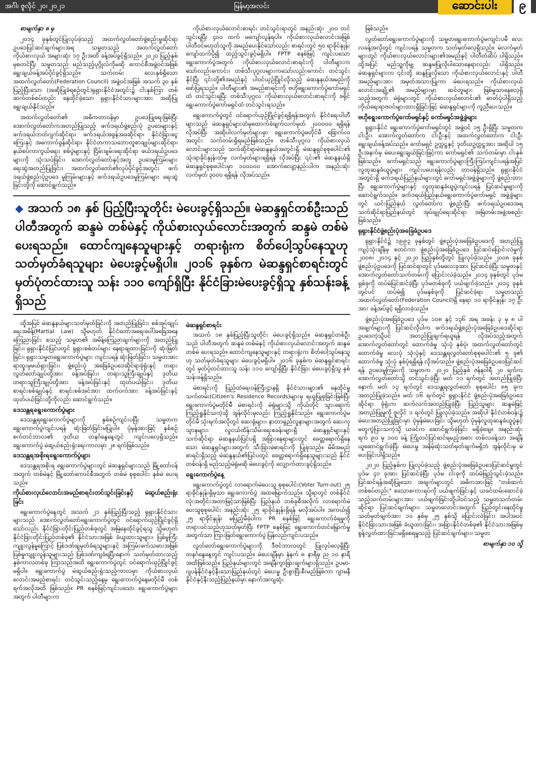အင်္ဂါ၊ ဇူလိုင် ၂၀၊ ၂၀၂၁ မြန်မာ့အလင်း ဆောင်းပါး ၉
စာမျက်နှာ ၈ မှ
၂၀၁၄ ခုနှစ်တွင်ပြုလုပ်ခဲ့သည့် အထက်လွှတ်တော်ဖွဲ့စည်းမှုဆိုင်ရာ ဥပဒေပြင်ဆင်ချက်များအရ သမ္မတသည် အထက်လွှတ်တော်ကိုယ်စားလှယ် အများဆုံး ၁၇ ဦးအထိ ခန့်အပ်ခွင့်ရှိသည်။ ၂၀၂၀ ပြည့်နှစ်မှစတင်ပြီး သမ္မတသည် မည်သည့်ပုဂ္ဂိုလ်ကိုမဆို ကောင်စီအဖွဲ့ဝင်အဖြစ် ရွေးချယ်ခန့်အပ်ပိုင်ခွင့်ရှိသည်။ သက်တမ်း လေးနှစ်ရှိသော အထက်လွှတ်တော်(Federation Council) အဖွဲ့ဝင်အဖြစ် အသက် ၃၀ နှစ်ပြည့်ပြီးသော (အဆိုပြုခံရစဉ်တွင်)ရုရှားနိုင်ငံအတွင်း၌ ငါးနှစ်ကြာ တစ်ဆက်တစ်စပ်တည်း နေထိုင်ခဲ့သော ရုရှားနိုင်ငံသားများအား အဆိုပြု ရွေးချယ်နိုင်သည်။
အထက်လွှတ်တော်၏ အဓိကတာဝန်မှာ ဥပဒေပြုရေးဖြစ်ပြီး အောက်လွှတ်တော်ကအတည်ပြုသည့် ဖက်ဒရယ်ဖွဲ့စည်းပုံ ဥပဒေများနှင့် ဖက်ဒရယ်ဘတ်ဂျက်ဆိုင်ရာ၊ ဖက်ဒရယ်အခွန်အခဆိုင်ရာ၊ နိုင်ငံခြားငွေကြေးနှင့် အကောက်ခွန်ဆိုင်ရာ၊ နိုင်ငံတကာသဘောတူစာချုပ်များဆိုင်ရာ၊ နယ်စပ်ကာကွယ်ရေး၊ စစ်ပွဲများနှင့် ငြိမ်းချမ်းရေးဆိုင်ရာ ဖယ်ဒရယ်ဥပဒေများကို သုံးသပ်ခြင်း၊ အောက်လွှတ်တော်နှင့်အတူ ဥပဒေမူကြမ်းများ ရေးဆွဲအတည်ပြုခြင်း၊ အထက်လွှတ်တော်၏လုပ်ပိုင်ခွင့်အတွင်း ဖက်ဒရယ်ဖွဲ့စည်းပုံဥပဒေ မူကြမ်းများနှင့် ဖက်ဒရယ်ဥပဒေမူကြမ်းများ ရေးဆွဲခြင်းတို့ကို ဆောင်ရွက်သည်။
ကိုယ်စားလှယ်လောင်းစာရင်း တင်သွင်းရာတွင် အနည်းဆုံး ၂၀၀ တင်သွင်းရပြီး ၄၀၀ ထက် မကျော်လွန်ရပါ။ ကိုယ်စားလှယ်လောင်းအဖြစ် ပါတီဝင်မဟုတ်သူကို အမည်ပေးနိုင်သော်လည်း စာရင်းတွင် ၅၀ ရာခိုင်နှုန်းကျော်ထက်ပို၍ ထည့်သွင်းခွင့်မရှိပါ။ FPTP စနစ်ဖြင့် ကျင်းပသော ရွေးကောက်ပွဲအတွက် ကိုယ်စားလှယ်လောင်းစာရင်းကို ပါတီများကသော်လည်းကောင်း၊ တစ်သီးပုဂ္ဂလများကသော်လည်းကောင်း တင်သွင်းနိုင်ပြီး ၎င်းတို့၏အမည်နှင့် ပါဝင်ယှဉ်ပြိုင်လိုသည့် မဲဆန္ဒနယ်အမည်ကို ဖော်ပြရသည်။ ပါတီများ၏ အမည်စာရင်းကို ဗဟိုရွေးကောက်ပွဲကော်မရှင်ထံ တင်သွင်းရပြီး တစ်သီးပုဂ္ဂလ ကိုယ်စားလှယ်လောင်းစာရင်းကို ခရိုင်ရွေးကောက်ပွဲကော်မရှင်ထံ တင်သွင်းရသည်။
ရွေးကောက်ပွဲတွင် ဝင်ရောက်ယှဉ်ပြိုင်ခွင့်ရရှိရန်အတွက် နိုင်ငံရေးပါတီများသည် မဲဆန္ဒရှင်များထံမှထောက်ခံချက်လက်မှတ် ၂၀၀၀၀၀ ရရှိရန် လိုအပ်ပြီး အဆိုပါလက်မှတ်များမှာ ရွေးကောက်ပွဲမတိုင်မီ ခြောက်လအတွင်း သက်တမ်းရှိရမည်ဖြစ်သည်။ တစ်သီးပုဂ္ဂလ ကိုယ်စားလှယ်လောင်းများသည် သက်ဆိုင်ရာမဲဆန္ဒနယ်အတွင်းရှိ မဲဆန္ဒရှင်စုစုပေါင်း၏ သုံးရာခိုင်နှုန်းထံမှ လက်မှတ်များရရှိရန် လိုအပ်ပြီး ၎င်း၏ မဲဆန္ဒနယ်ရှိ မဲဆန္ဒရှင်စုစုပေါင်းမှာ ၁၀၀၀၀၀ အောက်လျော့နည်းပါက အနည်းဆုံး လက်မှတ် ၃၀၀၀ ရရှိရန် လိုအပ်သည်။
◆ အသက် ၁၈ နှစ် ပြည့်ပြီးသူတိုင်း မဲပေးခွင့်ရှိသည်။ မဲဆန္ဒရှင်တစ်ဦးသည် ပါတီအတွက် ဆန္ဒမဲ တစ်မဲနှင့် ကိုယ်စားလှယ်လောင်းအတွက် ဆန္ဒမဲ တစ်မဲ ပေးရသည်။ ထောင်ကျနေသူများနှင့် တရားရုံးက စိတ်ပေါ့သွပ်နေသူဟု သတ်မှတ်ခံရသူများ မဲပေးခွင့်မရှိပါ။ ၂၀၁၆ ခုနှစ်က မဲဆန္ဒရှင်စာရင်းတွင် မှတ်ပုံတင်ထားသူ သန်း ၁၁၀ ကျော်ရှိပြီး နိုင်ငံခြားမဲပေးခွင့်ရှိသူ နှစ်သန်းခန့်ရှိသည်
ထို့အပြင် မဲဆန္ဒနယ်များသတ်မှတ်ခြင်းကို အတည်ပြုခြင်း၊ စစ်အုပ်ချုပ်ရေးအမိန့်(Martial Law) သို့မဟုတ် နိုင်ငံတော်အရေးပေါ်အခြေအနေကြေညာခြင်း စသည့် သမ္မတ၏ အမိန့်ကြေညာချက်များကို အတည်ပြုခြင်း၊ ရုရှားနိုင်ငံပြင်ပတွင် ရုရှားစစ်တပ်များ နေရာချထားခြင်းကို ဆုံးဖြတ်ခြင်း၊ ရုရှားသမ္မတရွေးကောက်ပွဲများ ကျင်းပရန် ဆုံးဖြတ်ခြင်း၊ သမ္မတအား ရာထူးမှဖယ်ရှားခြင်း၊ ဖွဲ့စည်းပုံ အခြေခံဥပဒေဆိုင်ရာခုံရုံးနှင့် တရားလွှတ်တော်ချုပ်တို့အား ခန့်အပ်ခြင်း၊ တရားသူကြီးချုပ်နှင့် ဒုတိယတရားသူကြီးချုပ်တို့အား ခန့်အပ်ခြင်းနှင့် ထုတ်ပယ်ခြင်း၊ ဒုတိယစာရင်းစစ်ချုပ်နှင့် စာရင်းစစ်အင်အား ထက်ဝက်အား ခန့်အပ်ခြင်းနှင့် ထုတ်ပယ်ခြင်းတို့ကိုလည်း ဆောင်ရွက်သည်။
ဒေသန္တရရွေးကောက်ပွဲများ
ဒေသန္တရရွေးကောက်ပွဲများကို နှစ်စဉ်ကျင်းပပြီး သမ္မတက ရွေးကောက်ပွဲကျင်းပရန် ဆုံးဖြတ်ခြင်းမပြုပါ။ ပုံမှန်အားဖြင့် နှစ်စဉ် စက်တင်ဘာလ၏ ဒုတိယ တနင်္ဂနွေနေ့တွင် ကျင်းပလေ့ရှိသည်။ ရွေးကောက်ပွဲ မဲဆွယ်စည်းရုံးရေးကာလမှာ ၂၈ ရက်ဖြစ်သည်။
ဒေသန္တရအစိုးရရွေးကောက်ပွဲများ
ဒေသန္တရအစိုးရ ရွေးကောက်ပွဲများတွင် မဲဆန္ဒရှင်များသည် မြို့တော်ဝန်အတွက် တစ်မဲနှင့် မြို့တော်ကောင်စီအတွက် တစ်မဲ စုစုပေါင်း နှစ်မဲ ပေးရသည်။
ကိုယ်စားလှယ်လောင်းအမည်စာရင်းတင်သွင်းခြင်းနှင့် မဲဆွယ်စည်းရုံးခြင်း
ရွေးကောက်ပွဲနေ့တွင် အသက် ၂၁ နှစ်ပြည့်ပြီးသည့် ရုရှားနိုင်ငံသားများသည် အောက်လွှတ်တော်ရွေးကောက်ပွဲတွင် ဝင်ရောက်ယှဉ်ပြိုင်ခွင့်ရှိသော်လည်း နိုင်ငံခြားတိုင်းပြည်တစ်ခုတွင် အမြဲနေထိုင်ခွင့်ရသူ သို့မဟုတ် နိုင်ငံခြားတိုင်းပြည်တစ်ခု၏ နိုင်ငံသားအဖြစ် ခံယူထားသူများ၊ ပြစ်မှုကြီးကျူးလွန်မှုကြောင့် ပြစ်ဒဏ်ချမှတ်ခံရသူများနှင့် အကြမ်းဖက်သမားအဖြစ် ပြစ်မှုကျူးလွန်သူများသည် ပြစ်ဒဏ်ကျခံရပြီးနောက် သတ်မှတ်ထားသည့် နှစ်ကာလတစ်ခု ကြာသည်အထိ ရွေးကောက်ပွဲတွင် ဝင်ရောက်ယှဉ်ပြိုင်ခွင့်မရှိပါ။ ရွေးကောက်ပွဲ မဲဆွယ်စည်းရုံးသည့်ကာလမှာ ကိုယ်စားလှယ်လောင်းအမည်စာရင်း တင်သွင်းသည့်နေ့မှ ရွေးကောက်ပွဲနေ့မတိုင်မီ တစ်ရက်အလိုအထိ ဖြစ်သည်။ PR စနစ်ဖြင့်ကျင်းပသော ရွေးကောက်ပွဲများအတွက် ပါတီများက
မဲဆန္ဒရှင်စာရင်း
အသက် ၁၈ နှစ်ပြည့်ပြီးသူတိုင်း မဲပေးခွင့်ရှိသည်။ မဲဆန္ဒရှင်တစ်ဦးသည် ပါတီအတွက် ဆန္ဒမဲ တစ်မဲနှင့် ကိုယ်စားလှယ်လောင်းအတွက် ဆန္ဒမဲ တစ်မဲ ပေးရသည်။ ထောင်ကျနေသူများနှင့် တရားရုံးက စိတ်ပေါ့သွပ်နေသူဟု သတ်မှတ်ခံရသူများ မဲပေးခွင့်မရှိပါ။ ၂၀၁၆ ခုနှစ်က မဲဆန္ဒရှင်စာရင်းတွင် မှတ်ပုံတင်ထားသူ သန်း ၁၁၀ ကျော်ရှိပြီး နိုင်ငံခြား မဲပေးခွင့်ရှိသူ နှစ်သန်းခန့်ရှိသည်။
မဲစာရင်းကို ပြည်ထဲရေးဝန်ကြီးဌာနရှိ နိုင်ငံသားများ၏ နေထိုင်မှုသက်တမ်း(Citizen's Residence Records)များမှ ရယူပြုစုခြင်းဖြစ်ပြီး ရွေးကောက်ပွဲမတိုင်မီ မဲစာရင်းကို မဲရုံများသို့ ကိုယ်တိုင် သွားရောက်ကြည့်ရှုနိုင်သကဲ့သို့ အွန်လိုင်းမှလည်း ကြည့်ရှုနိုင်သည်။ ရွေးကောက်ပွဲမတိုင်မီ သုံးရက်အလိုတွင် ဆေးရုံများ၊ နာတာရှည်လူနာများအတွက် ဆေးကုသ္ဍာနများ၊ လူငယ်ထိန်းသိမ်းရေးစခန်းများရှိ မဲဆန္ဒရှင်များနှင့် သက်ဆိုင်ရာ မဲဆန္ဒနယ်ပြင်ပရှိ အခြားနေရာများတွင် ခေတ္တရောက်ရှိနေသော မဲဆန္ဒရှင်များအတွက် သီးခြားမဲစာရင်းကို ပြုစုသည်။ မိမိအမည်စာရင်းရှိသည့် မဲဆန္ဒနယ်၏ပြင်ပတွင် ခေတ္တရောက်ရှိနေသူများသည် နိုင်ငံတစ်ဝန်းရှိ မည်သည့်မဲရုံမဆို မဲပေးခွင့်ကို လျှောက်ထားခွင့်ရှိသည်။
ရွေးကောက်ပွဲနေ့
ရွေးကောက်ပွဲတွင် လာရောက်မဲပေးသူ စုစုပေါင်း(Voter Turn-out) ၂၅ ရာခိုင်နှုန်းရှိမှသာ ရွေးကောက်ပွဲ အထမြောက်သည်။ သို့ရာတွင် တစ်နိုင်ငံလုံးအတိုင်းအတာဖြင့်သာဖြစ်ပြီး ပြည်နယ် တစ်ခုစီအလိုက် လာရောက်မဲပေးသူစုစုပေါင်း အနည်းဆုံး ၂၅ ရာခိုင်နှုန်းရှိရန် မလိုအပ်ပါ။ အကယ်၍ ၂၅ ရာခိုင်နှုန်း မပြည့်မီခဲ့ပါက PR စနစ်ဖြင့် ရွေးကောက်ခံရမှုကို တရားဝင်သည်ဟုသတ်မှတ်ပြီး FPTP စနစ်ဖြင့် ရွေးကောက်တင်မြှောက်မှုအတွက်သာ ကြားဖြတ်ရွေးကောက်ပွဲ ပြန်လည်ကျင်းပသည်။
လွှတ်တော်ရွေးကောက်ပွဲများကို ဒီဇင်ဘာလတွင် ပြုလုပ်လေ့ရှိပြီး တနင်္ဂနွေနေ့တွင် ကျင်းပသည်။ မဲပေးချိန်မှာ နံနက် ၈ နာရီမှ ည ၁၀ နာရီအထိဖြစ်သည်။ ပြည်နယ်များတွင် အချိန်ကွာခြားချက်များရှိသည်။ ဥပမာ-ဂျပန်နိုင်ငံနှင့်နီးသောပြည်နယ်တွင် မဲပေးမှု ဦးစွာပြီးစီးမည်ဖြစ်ကာ ဂျာမနီနိုင်ငံနှင့်နီးသည့်ပြည်နယ်မှာ နောက်အကျဆုံး
ဖြစ်သည်။
လွှတ်တော်ရွေးကောက်ပွဲများကို သမ္မတရွေးကောက်ပွဲမကျင်းပမီ လေးလခန့်အလိုတွင် ကျင်းပရန် သမ္မတက သတ်မှတ်လေ့ရှိသည်။ မဲလက်မှတ်များတွင် ကိုယ်စားလှယ်လောင်းများ၏အမည်နှင့် ပါတီတံဆိပ် ပါရှိသည်။ ထို့အပြင် မည်သူ့ကိုမျှ ဆန္ဒမပြုလိုပါသောနေရာလည်း ပါရှိသည်။ မဲဆန္ဒရှင်များက ၎င်းတို့ ဆန္ဒပြုလိုသော ကိုယ်စားလှယ်လောင်းနှင့် ပါတီအမည်များအား အမှတ်အသားပြုကာ မဲပေးရသည်။ ကိုယ်စားလှယ်လောင်းအချို့၏ အမည်များမှာ ဆင်တူများ ဖြစ်မှုသာနေလေ့ရှိသည့်အတွက် မဲရုံများတွင် ကိုယ်စားလှယ်လောင်း၏ ဓာတ်ပုံပါရှိသည့် ကိုယ်ရေးရာဇဝင်များထားရှိခြင်းဖြင့် မဲဆန္ဒရှင်များကို ကူညီပေးသည်။
ဗဟိုရွေးကောက်ပွဲကော်မရှင်နှင့် ကော်မရှင်အဖွဲ့ခွဲများ
ရုရှားနိုင်ငံ ရွေးကောက်ပွဲကော်မရှင်တွင် အဖွဲ့ဝင် ၁၅ ဦးရှိပြီး သမ္မတက ငါးဦး၊ အောက်လွှတ်တော်က ငါးဦးနှင့် အထက်လွှတ်တော်က ငါးဦး ရွေးချယ်ခန့်အပ်သည်။ ကော်မရှင် ဥက္ကဋ္ဌနှင့် ဒုတိယဥက္ကဋ္ဌအား အဆိုပါ ၁၅ ဦးအနက်မှ မဲပေးရွေးချယ်ခြင်းဖြင့်ကာ ကော်မရှင်၏ သက်တမ်းမှာ ငါးနှစ်ဖြစ်သည်။ ကော်မရှင်သည် ရွေးကောက်ပွဲများကြီးကြပ်ကျင်းပရန်အပြင် လူထုဆန္ဒခံယူပွဲများ ကျင်းပပေးရန်လည်း တာဝန်ရှိသည်။ ရုရှားနိုင်ငံအတွင်းရှိ ဖက်ဒရယ်ပြည်နယ်များတွင် ကော်မရှင်အဖွဲ့ခွဲများကို ဖွဲ့စည်းထားပြီး ရွေးကောက်ပွဲများနှင့် လူထုဆန္ဒခံယူပွဲကျင်းပရန် ပြင်ဆင်မှုများကို ဆောင်ရွက်သည်။ ဖက်ဒရယ်ပြည်နယ်ရွေးကောက်ပွဲကော်မရှင် အဖွဲ့ခွဲများတွင် ယင်းပြည်နယ် လွှတ်တော်က ဖွဲ့စည်းပြီး ဖက်ဒရယ်ဥပဒေအရ သက်ဆိုင်ရာပြည်နယ်တွင် အုပ်ချုပ်ရေးဆိုင်ရာ အမြဲတမ်းအဖွဲ့အစည်းဖြစ်သည်။
ရုရှားနိုင်ငံဖွဲ့စည်းပုံအခြေခံဥပဒေ
ရုရှားနိုင်ငံ၌ ၁၉၉၃ ခုနှစ်တွင် ဖွဲ့စည်းပုံအခြေခံဥပဒေကို အတည်ပြုကျင့်သုံးချိန်မှ စတင်ကာ ဖွဲ့စည်းပုံအခြေခံဥပဒေ ပြင်ဆင်ပြောင်းလဲမှုကို ၂၀၀၈၊ ၂၀၁၄ နှင့် ၂၀၂၀ ပြည့်နှစ်တို့တွင် ပြုလုပ်ခဲ့သည်။ ၂၀၀၈ ခုနှစ် ဖွဲ့စည်းပုံဥပဒေကို ပြင်ဆင်ရာတွင် ပုဒ်မလေးခုအား ပြင်ဆင်ခဲ့ပြီး သမ္မတနှင့် အောက်လွှတ်တော်သက်တမ်းကို ပြောင်းလဲခဲ့သည်။ ၂၀၁၄ ခုနှစ်တွင် ပုဒ်မ ရှစ်ခုကို ထပ်မံပြင်ဆင်ခဲ့ပြီး ပုဒ်မတစ်ခုကို ပယ်ဖျက်ခဲ့သည်။ ၂၀၁၄ ခုနှစ်တွင်ပင် ထပ်မံ၍ ပုဒ်မနှစ်ခုကို ပြင်ဆင်ခဲ့ရာ သမ္မတသည် အထက်လွှတ်တော်(Federation Council)ရှိ နေရာ ၁၀ ရာခိုင်နှုန်း ၁၇ ဦးအား ခန့်အပ်ခွင့် ရရှိလာခဲ့သည်။
ဖွဲ့စည်းပုံအခြေခံဥပဒေ ပုဒ်မ ၁၀၈ နှင့် ၁၃၆ အရ အခန်း ၃ မှ ၈ ပါ အချက်များကို ပြင်ဆင်လိုပါက ဖက်ဒရယ်ဖွဲ့စည်းပုံအခြေခံဥပဒေဆိုင်ရာ ဥပဒေကဲ့သို့ပင် အတည်ပြုချက်ရယူရန် လိုအပ်သည့်အတွက် အောက်လွှတ်တော်တွင် ထောက်ခံမှု သုံးပုံ နှစ်ပုံ၊ အထက်လွှတ်တော်တွင် ထောက်ခံမှု လေးပုံ သုံးပုံနှင့် ဒေသန္တရလွှတ်တော်စုစုပေါင်း၏ ၅ ခု၏ ထောက်ခံမှု သုံးပုံ နှစ်ပုံရရှိရန် လိုအပ်သည်။ ဖွဲ့စည်းပုံအခြေခံဥပဒေပြင်ဆင်ရန် ဥပဒေမူကြမ်းကို သမ္မတက ၂၀၂၀ ပြည့်နှစ် ဇန်နဝါရီ ၂၀ ရက်က အောက်လွှတ်တော်သို့ တင်သွင်းခဲ့ပြီး မတ် ၁၁ ရက်တွင် အတည်ပြုခဲ့ပြီးနောက် မတ် ၁၃ ရက်တွင် ဒေသန္တရလွှတ်တော် စုစုပေါင်း ၈၅ ခုက အတည်ပြုခဲ့သည်။ မတ် ၁၆ ရက်တွင် ရုရှားနိုင်ငံ ဖွဲ့စည်းပုံအခြေခံဥပဒေဆိုင်ရာ ခုံရုံးက ဆက်လက်အတည်ပြုခဲ့ပြီး ပြည်သူများ ဆန္ဒမဲဖြင့် အတည်ပြုမှုကို ဇူလိုင် ၁ ရက်တွင် ပြုလုပ်ခဲ့သည်။ အဆိုပါ နိုင်ငံတစ်ဝန်း၌ မဲပေးအတည်ပြုခြင်းမှာ ပုံမှန်မဲပေးခြင်း သို့မဟုတ် ပုံမှန်လူထုဆန္ဒခံယူပွဲနှင့် မတူကွဲပြားသကဲ့သို့ ယခင်က ဆောင်ရွက်ခဲ့ခြင်း မရှိခဲ့ချေ။ အနည်းဆုံး ရက် ၉၀ မှ ၁၀၀ ခန့် ကြိုတင်ပြင်ဆင်ရမည့်အစား တစ်လခန့်သာ အချိန်ယူဆောင်ရွက်ခဲ့ပြီး မဲပေးမှု အနိမ့်ဆုံးသတ်မှတ်ချက်မရှိဘဲ အွန်လိုင်းမှ မဲပေးခြင်းပါရှိသည်။
၂၀၂၀ ပြည့်နှစ်က ပြုလုပ်ခဲ့သည့် ဖွဲ့စည်းပုံအခြေခံဥပဒေပြင်ဆင်မှုတွင် ပုဒ်မ ၄၁ ခုအား ပြင်ဆင်ခဲ့ပြီး ပုဒ်မ ငါးခုကို ထပ်မံဖြည့်သွင်းခဲ့သည်။ ပြင်ဆင်ရန်အဆိုပြုသော အချက်များတွင် အဓိကအားဖြင့် "တစ်ဆက်တစ်စပ်တည်း" စသောစကားရပ်ကို ပယ်ဖျက်ခြင်းနှင့် ယခင်ထမ်းဆောင်ခဲ့သည့်သက်တမ်းများအား ပယ်ဖျက်ခြင်းတို့ပါဝင်သည့် သမ္မတသက်တမ်းဆိုင်ရာ ပြင်ဆင်ချက်များ၊ သမ္မတလောင်းအတွက် ပြည်တွင်းနေထိုင်မှုသတ်မှတ်ချက်အား ၁၀ နှစ်မှ ၂၅ နှစ်သို့ ပြောင်းလဲခြင်း၊ အပါအဝင် နိုင်ငံခြားသားအဖြစ် ခံယူထားခြင်း၊ အခြားနိုင်ငံတစ်ခု၏ နိုင်ငံသားအဖြစ်မှ စွန့်လွှတ်ထားခြင်းမရှိစေရမှုသည့် ပြင်ဆင်ချက်များ၊ သမ္မတ
စာမျက်နှာ ၁၀ သို့